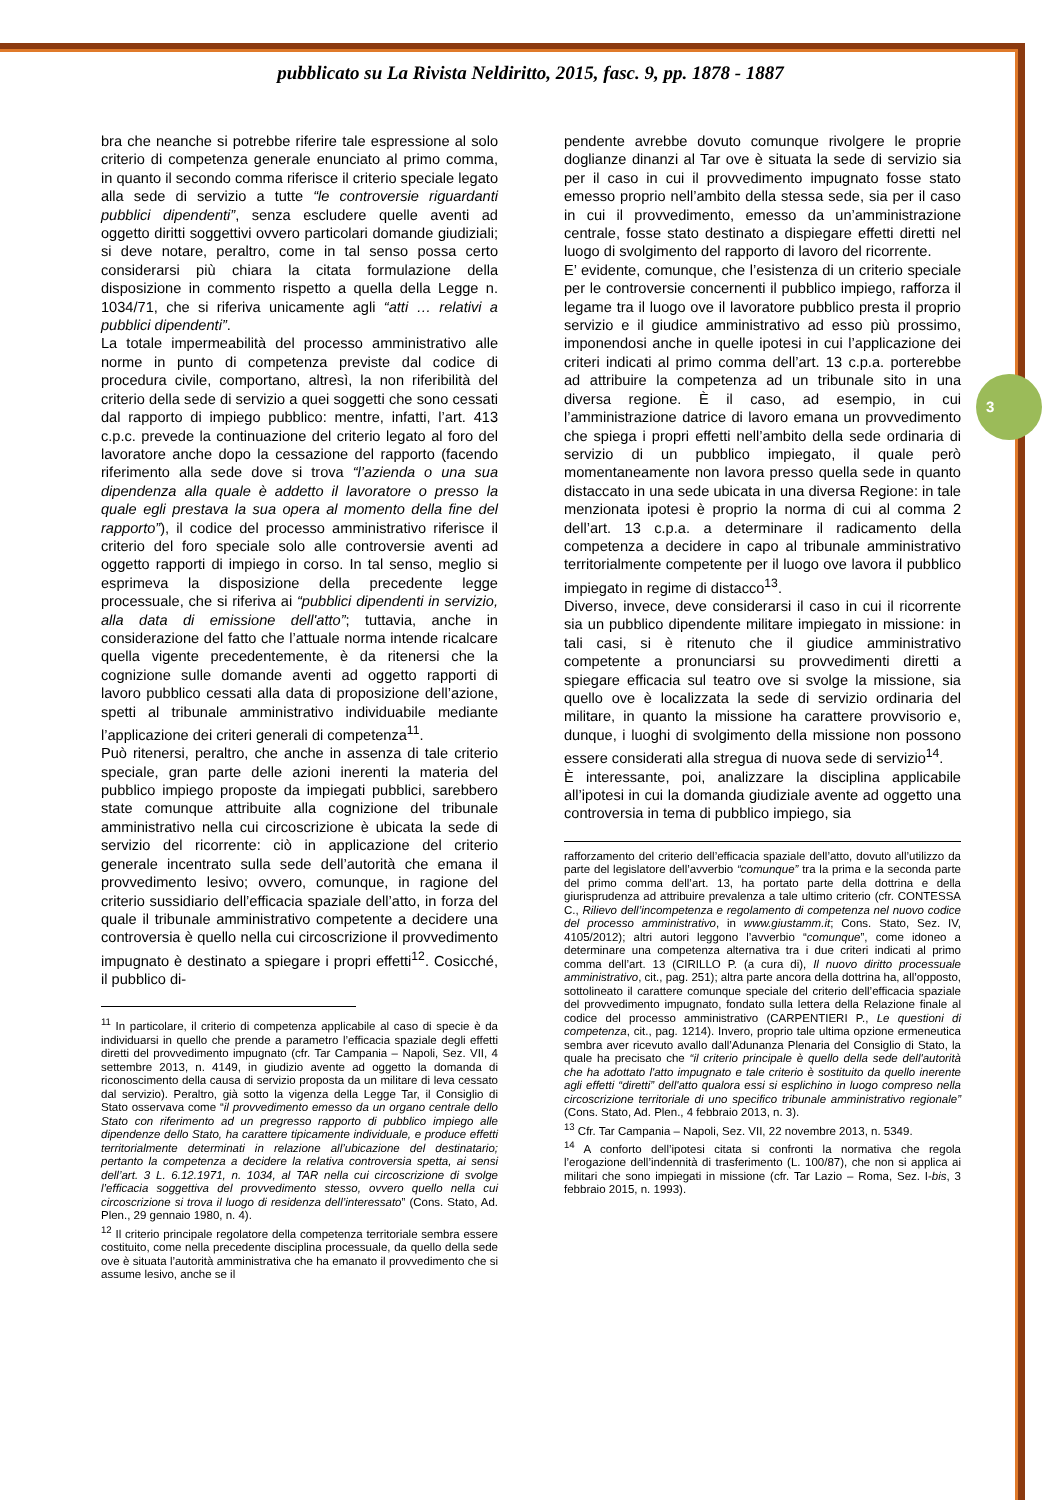pubblicato su La Rivista Neldiritto, 2015, fasc. 9, pp. 1878 - 1887
3
bra che neanche si potrebbe riferire tale espressione al solo criterio di competenza generale enunciato al primo comma, in quanto il secondo comma riferisce il criterio speciale legato alla sede di servizio a tutte “le controversie riguardanti pubblici dipendenti”, senza escludere quelle aventi ad oggetto diritti soggettivi ovvero particolari domande giudiziali; si deve notare, peraltro, come in tal senso possa certo considerarsi più chiara la citata formulazione della disposizione in commento rispetto a quella della Legge n. 1034/71, che si riferiva unicamente agli “atti … relativi a pubblici dipendenti”.
La totale impermeabilità del processo amministrativo alle norme in punto di competenza previste dal codice di procedura civile, comportano, altresì, la non riferibilità del criterio della sede di servizio a quei soggetti che sono cessati dal rapporto di impiego pubblico: mentre, infatti, l’art. 413 c.p.c. prevede la continuazione del criterio legato al foro del lavoratore anche dopo la cessazione del rapporto (facendo riferimento alla sede dove si trova “l’azienda o una sua dipendenza alla quale è addetto il lavoratore o presso la quale egli prestava la sua opera al momento della fine del rapporto”), il codice del processo amministrativo riferisce il criterio del foro speciale solo alle controversie aventi ad oggetto rapporti di impiego in corso. In tal senso, meglio si esprimeva la disposizione della precedente legge processuale, che si riferiva ai “pubblici dipendenti in servizio, alla data di emissione dell'atto”; tuttavia, anche in considerazione del fatto che l’attuale norma intende ricalcare quella vigente precedentemente, è da ritenersi che la cognizione sulle domande aventi ad oggetto rapporti di lavoro pubblico cessati alla data di proposizione dell’azione, spetti al tribunale amministrativo individuabile mediante l’applicazione dei criteri generali di competenza<sup>11</sup>.
Può ritenersi, peraltro, che anche in assenza di tale criterio speciale, gran parte delle azioni inerenti la materia del pubblico impiego proposte da impiegati pubblici, sarebbero state comunque attribuite alla cognizione del tribunale amministrativo nella cui circoscrizione è ubicata la sede di servizio del ricorrente: ciò in applicazione del criterio generale incentrato sulla sede dell’autorità che emana il provvedimento lesivo; ovvero, comunque, in ragione del criterio sussidiario dell’efficacia spaziale dell’atto, in forza del quale il tribunale amministrativo competente a decidere una controversia è quello nella cui circoscrizione il provvedimento impugnato è destinato a spiegare i propri effetti<sup>12</sup>. Cosicché, il pubblico di-
<sup>11</sup> In particolare, il criterio di competenza applicabile al caso di specie è da individuarsi in quello che prende a parametro l’efficacia spaziale degli effetti diretti del provvedimento impugnato (cfr. Tar Campania – Napoli, Sez. VII, 4 settembre 2013, n. 4149, in giudizio avente ad oggetto la domanda di riconoscimento della causa di servizio proposta da un militare di leva cessato dal servizio). Peraltro, già sotto la vigenza della Legge Tar, il Consiglio di Stato osservava come “il provvedimento emesso da un organo centrale dello Stato con riferimento ad un pregresso rapporto di pubblico impiego alle dipendenze dello Stato, ha carattere tipicamente individuale, e produce effetti territorialmente determinati in relazione all’ubicazione del destinatario; pertanto la competenza a decidere la relativa controversia spetta, ai sensi dell’art. 3 L. 6.12.1971, n. 1034, al TAR nella cui circoscrizione di svolge l’efficacia soggettiva del provvedimento stesso, ovvero quello nella cui circoscrizione si trova il luogo di residenza dell’interessato” (Cons. Stato, Ad. Plen., 29 gennaio 1980, n. 4).
<sup>12</sup> Il criterio principale regolatore della competenza territoriale sembra essere costituito, come nella precedente disciplina processuale, da quello della sede ove è situata l’autorità amministrativa che ha emanato il provvedimento che si assume lesivo, anche se il
pendente avrebbe dovuto comunque rivolgere le proprie doglianze dinanzi al Tar ove è situata la sede di servizio sia per il caso in cui il provvedimento impugnato fosse stato emesso proprio nell’ambito della stessa sede, sia per il caso in cui il provvedimento, emesso da un’amministrazione centrale, fosse stato destinato a dispiegare effetti diretti nel luogo di svolgimento del rapporto di lavoro del ricorrente.
E’ evidente, comunque, che l’esistenza di un criterio speciale per le controversie concernenti il pubblico impiego, rafforza il legame tra il luogo ove il lavoratore pubblico presta il proprio servizio e il giudice amministrativo ad esso più prossimo, imponendosi anche in quelle ipotesi in cui l’applicazione dei criteri indicati al primo comma dell’art. 13 c.p.a. porterebbe ad attribuire la competenza ad un tribunale sito in una diversa regione. È il caso, ad esempio, in cui l’amministrazione datrice di lavoro emana un provvedimento che spiega i propri effetti nell’ambito della sede ordinaria di servizio di un pubblico impiegato, il quale però momentaneamente non lavora presso quella sede in quanto distaccato in una sede ubicata in una diversa Regione: in tale menzionata ipotesi è proprio la norma di cui al comma 2 dell’art. 13 c.p.a. a determinare il radicamento della competenza a decidere in capo al tribunale amministrativo territorialmente competente per il luogo ove lavora il pubblico impiegato in regime di distacco<sup>13</sup>.
Diverso, invece, deve considerarsi il caso in cui il ricorrente sia un pubblico dipendente militare impiegato in missione: in tali casi, si è ritenuto che il giudice amministrativo competente a pronunciarsi su provvedimenti diretti a spiegare efficacia sul teatro ove si svolge la missione, sia quello ove è localizzata la sede di servizio ordinaria del militare, in quanto la missione ha carattere provvisorio e, dunque, i luoghi di svolgimento della missione non possono essere considerati alla stregua di nuova sede di servizio<sup>14</sup>.
È interessante, poi, analizzare la disciplina applicabile all’ipotesi in cui la domanda giudiziale avente ad oggetto una controversia in tema di pubblico impiego, sia
rafforzamento del criterio dell’efficacia spaziale dell’atto, dovuto all’utilizzo da parte del legislatore dell’avverbio “comunque” tra la prima e la seconda parte del primo comma dell’art. 13, ha portato parte della dottrina e della giurisprudenza ad attribuire prevalenza a tale ultimo criterio (cfr. CONTESSA C., Rilievo dell’incompetenza e regolamento di competenza nel nuovo codice del processo amministrativo, in www.giustamm.it; Cons. Stato, Sez. IV, 4105/2012); altri autori leggono l’avverbio “comunque”, come idoneo a determinare una competenza alternativa tra i due criteri indicati al primo comma dell’art. 13 (CIRILLO P. (a cura di), Il nuovo diritto processuale amministrativo, cit., pag. 251); altra parte ancora della dottrina ha, all’opposto, sottolineato il carattere comunque speciale del criterio dell’efficacia spaziale del provvedimento impugnato, fondato sulla lettera della Relazione finale al codice del processo amministrativo (CARPENTIERI P., Le questioni di competenza, cit., pag. 1214). Invero, proprio tale ultima opzione ermeneutica sembra aver ricevuto avallo dall’Adunanza Plenaria del Consiglio di Stato, la quale ha precisato che “il criterio principale è quello della sede dell'autorità che ha adottato l'atto impugnato e tale criterio è sostituito da quello inerente agli effetti “diretti” dell'atto qualora essi si esplichino in luogo compreso nella circoscrizione territoriale di uno specifico tribunale amministrativo regionale” (Cons. Stato, Ad. Plen., 4 febbraio 2013, n. 3).
<sup>13</sup> Cfr. Tar Campania – Napoli, Sez. VII, 22 novembre 2013, n. 5349.
<sup>14</sup> A conforto dell’ipotesi citata si confronti la normativa che regola l’erogazione dell’indennità di trasferimento (L. 100/87), che non si applica ai militari che sono impiegati in missione (cfr. Tar Lazio – Roma, Sez. I-bis, 3 febbraio 2015, n. 1993).